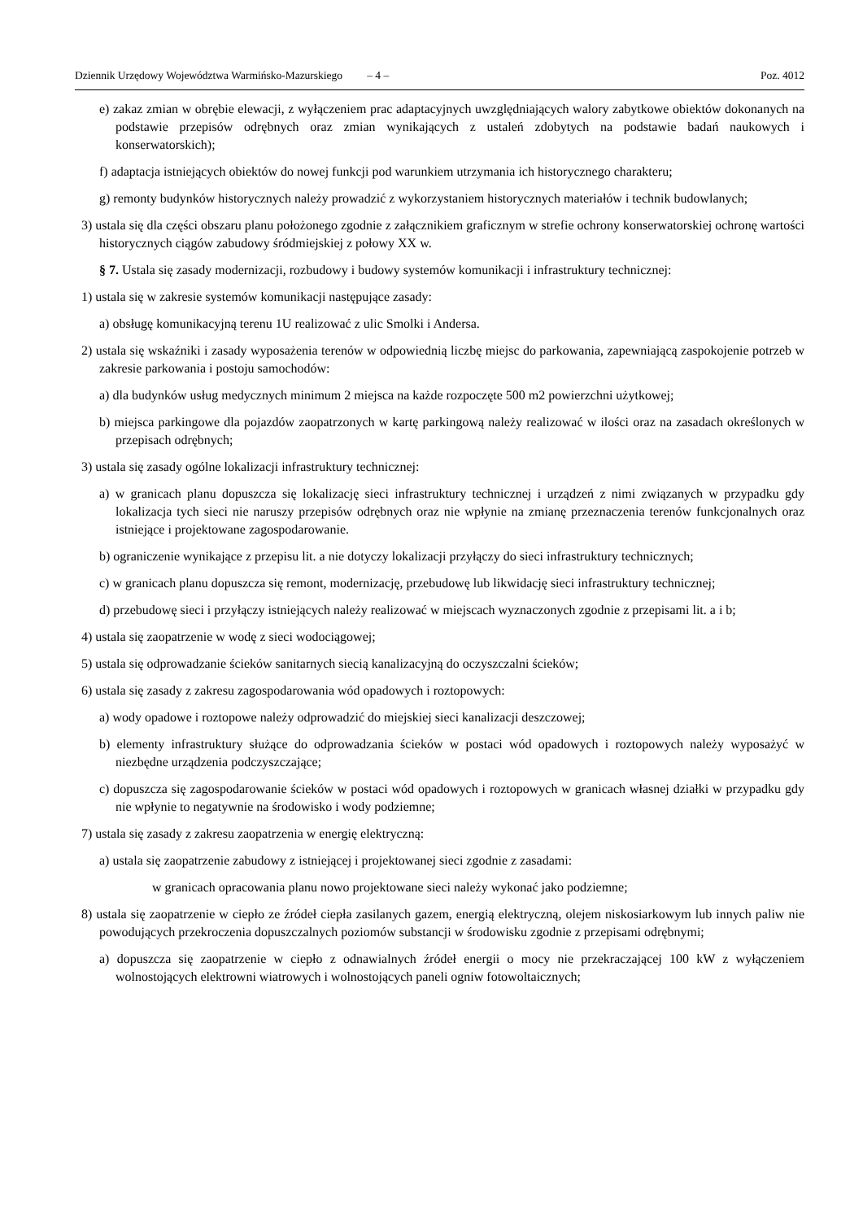Dziennik Urzędowy Województwa Warmińsko-Mazurskiego – 4 – Poz. 4012
e) zakaz zmian w obrębie elewacji, z wyłączeniem prac adaptacyjnych uwzględniających walory zabytkowe obiektów dokonanych na podstawie przepisów odrębnych oraz zmian wynikających z ustaleń zdobytych na podstawie badań naukowych i konserwatorskich);
f) adaptacja istniejących obiektów do nowej funkcji pod warunkiem utrzymania ich historycznego charakteru;
g) remonty budynków historycznych należy prowadzić z wykorzystaniem historycznych materiałów i technik budowlanych;
3) ustala się dla części obszaru planu położonego zgodnie z załącznikiem graficznym w strefie ochrony konserwatorskiej ochronę wartości historycznych ciągów zabudowy śródmiejskiej z połowy XX w.
§ 7. Ustala się zasady modernizacji, rozbudowy i budowy systemów komunikacji i infrastruktury technicznej:
1) ustala się w zakresie systemów komunikacji następujące zasady:
a) obsługę komunikacyjną terenu 1U realizować z ulic Smolki i Andersa.
2) ustala się wskaźniki i zasady wyposażenia terenów w odpowiednią liczbę miejsc do parkowania, zapewniającą zaspokojenie potrzeb w zakresie parkowania i postoju samochodów:
a) dla budynków usług medycznych minimum 2 miejsca na każde rozpoczęte 500 m2 powierzchni użytkowej;
b) miejsca parkingowe dla pojazdów zaopatrzonych w kartę parkingową należy realizować w ilości oraz na zasadach określonych w przepisach odrębnych;
3) ustala się zasady ogólne lokalizacji infrastruktury technicznej:
a) w granicach planu dopuszcza się lokalizację sieci infrastruktury technicznej i urządzeń z nimi związanych w przypadku gdy lokalizacja tych sieci nie naruszy przepisów odrębnych oraz nie wpłynie na zmianę przeznaczenia terenów funkcjonalnych oraz istniejące i projektowane zagospodarowanie.
b) ograniczenie wynikające z przepisu lit. a nie dotyczy lokalizacji przyłączy do sieci infrastruktury technicznych;
c) w granicach planu dopuszcza się remont, modernizację, przebudowę lub likwidację sieci infrastruktury technicznej;
d) przebudowę sieci i przyłączy istniejących należy realizować w miejscach wyznaczonych zgodnie z przepisami lit. a i b;
4) ustala się zaopatrzenie w wodę z sieci wodociągowej;
5) ustala się odprowadzanie ścieków sanitarnych siecią kanalizacyjną do oczyszczalni ścieków;
6) ustala się zasady z zakresu zagospodarowania wód opadowych i roztopowych:
a) wody opadowe i roztopowe należy odprowadzić do miejskiej sieci kanalizacji deszczowej;
b) elementy infrastruktury służące do odprowadzania ścieków w postaci wód opadowych i roztopowych należy wyposażyć w niezbędne urządzenia podczyszczające;
c) dopuszcza się zagospodarowanie ścieków w postaci wód opadowych i roztopowych w granicach własnej działki w przypadku gdy nie wpłynie to negatywnie na środowisko i wody podziemne;
7) ustala się zasady z zakresu zaopatrzenia w energię elektryczną:
a) ustala się zaopatrzenie zabudowy z istniejącej i projektowanej sieci zgodnie z zasadami:
w granicach opracowania planu nowo projektowane sieci należy wykonać jako podziemne;
8) ustala się zaopatrzenie w ciepło ze źródeł ciepła zasilanych gazem, energią elektryczną, olejem niskosiarkowym lub innych paliw nie powodujących przekroczenia dopuszczalnych poziomów substancji w środowisku zgodnie z przepisami odrębnymi;
a) dopuszcza się zaopatrzenie w ciepło z odnawialnych źródeł energii o mocy nie przekraczającej 100 kW z wyłączeniem wolnostojących elektrowni wiatrowych i wolnostojących paneli ogniw fotowoltaicznych;